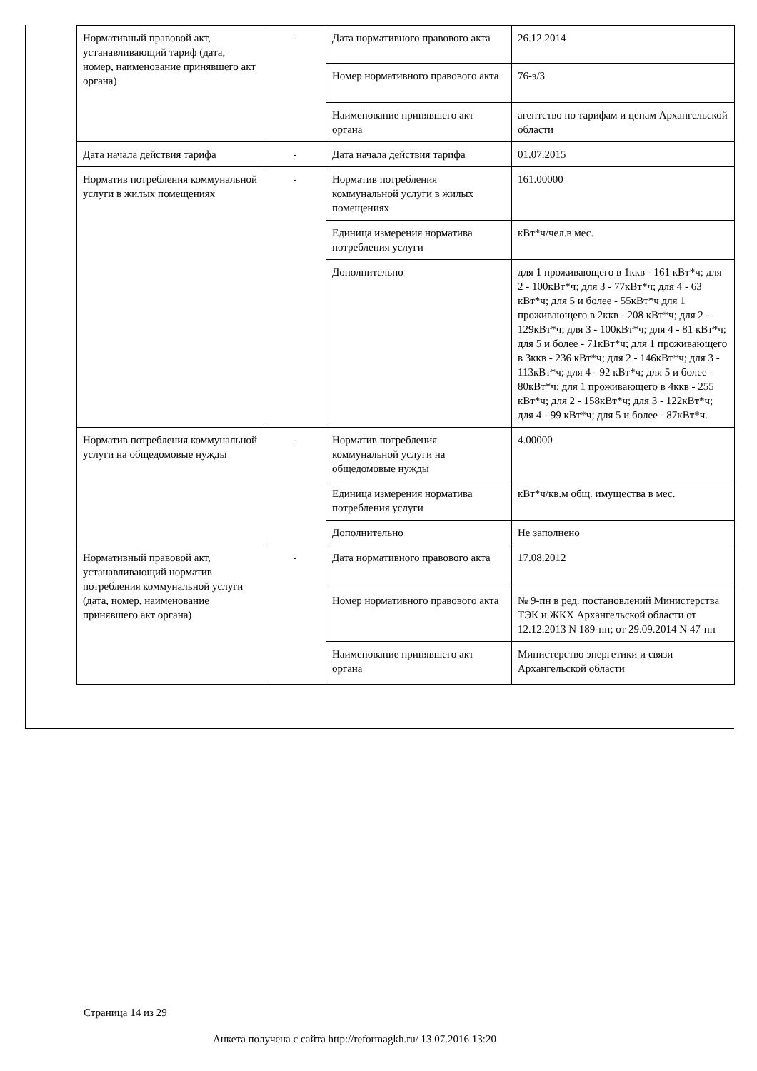| Нормативный правовой акт, устанавливающий тариф (дата, номер, наименование принявшего акт органа) | - | Дата нормативного правового акта | 26.12.2014 |
| | | Номер нормативного правового акта | 76-э/3 |
| | | Наименование принявшего акт органа | агентство по тарифам и ценам Архангельской области |
| Дата начала действия тарифа | - | Дата начала действия тарифа | 01.07.2015 |
| Норматив потребления коммунальной услуги в жилых помещениях | - | Норматив потребления коммунальной услуги в жилых помещениях | 161.00000 |
| | | Единица измерения норматива потребления услуги | кВт*ч/чел.в мес. |
| | | Дополнительно | для 1 проживающего в 1ккв - 161 кВт*ч; для 2 - 100кВт*ч; для 3 - 77кВт*ч; для 4 - 63 кВт*ч; для 5 и более - 55кВт*ч для 1 проживающего в 2ккв - 208 кВт*ч; для 2 - 129кВт*ч; для 3 - 100кВт*ч; для 4 - 81 кВт*ч; для 5 и более - 71кВт*ч; для 1 проживающего в 3ккв - 236 кВт*ч; для 2 - 146кВт*ч; для 3 - 113кВт*ч; для 4 - 92 кВт*ч; для 5 и более - 80кВт*ч; для 1 проживающего в 4ккв - 255 кВт*ч; для 2 - 158кВт*ч; для 3 - 122кВт*ч; для 4 - 99 кВт*ч; для 5 и более - 87кВт*ч. |
| Норматив потребления коммунальной услуги на общедомовые нужды | - | Норматив потребления коммунальной услуги на общедомовые нужды | 4.00000 |
| | | Единица измерения норматива потребления услуги | кВт*ч/кв.м общ. имущества в мес. |
| | | Дополнительно | Не заполнено |
| Нормативный правовой акт, устанавливающий норматив потребления коммунальной услуги (дата, номер, наименование принявшего акт органа) | - | Дата нормативного правового акта | 17.08.2012 |
| | | Номер нормативного правового акта | № 9-пн в ред. постановлений Министерства ТЭК и ЖКХ Архангельской области от 12.12.2013 N 189-пн; от 29.09.2014 N 47-пн |
| | | Наименование принявшего акт органа | Министерство энергетики и связи Архангельской области |
Страница 14 из 29
Анкета получена с сайта http://reformagkh.ru/ 13.07.2016 13:20